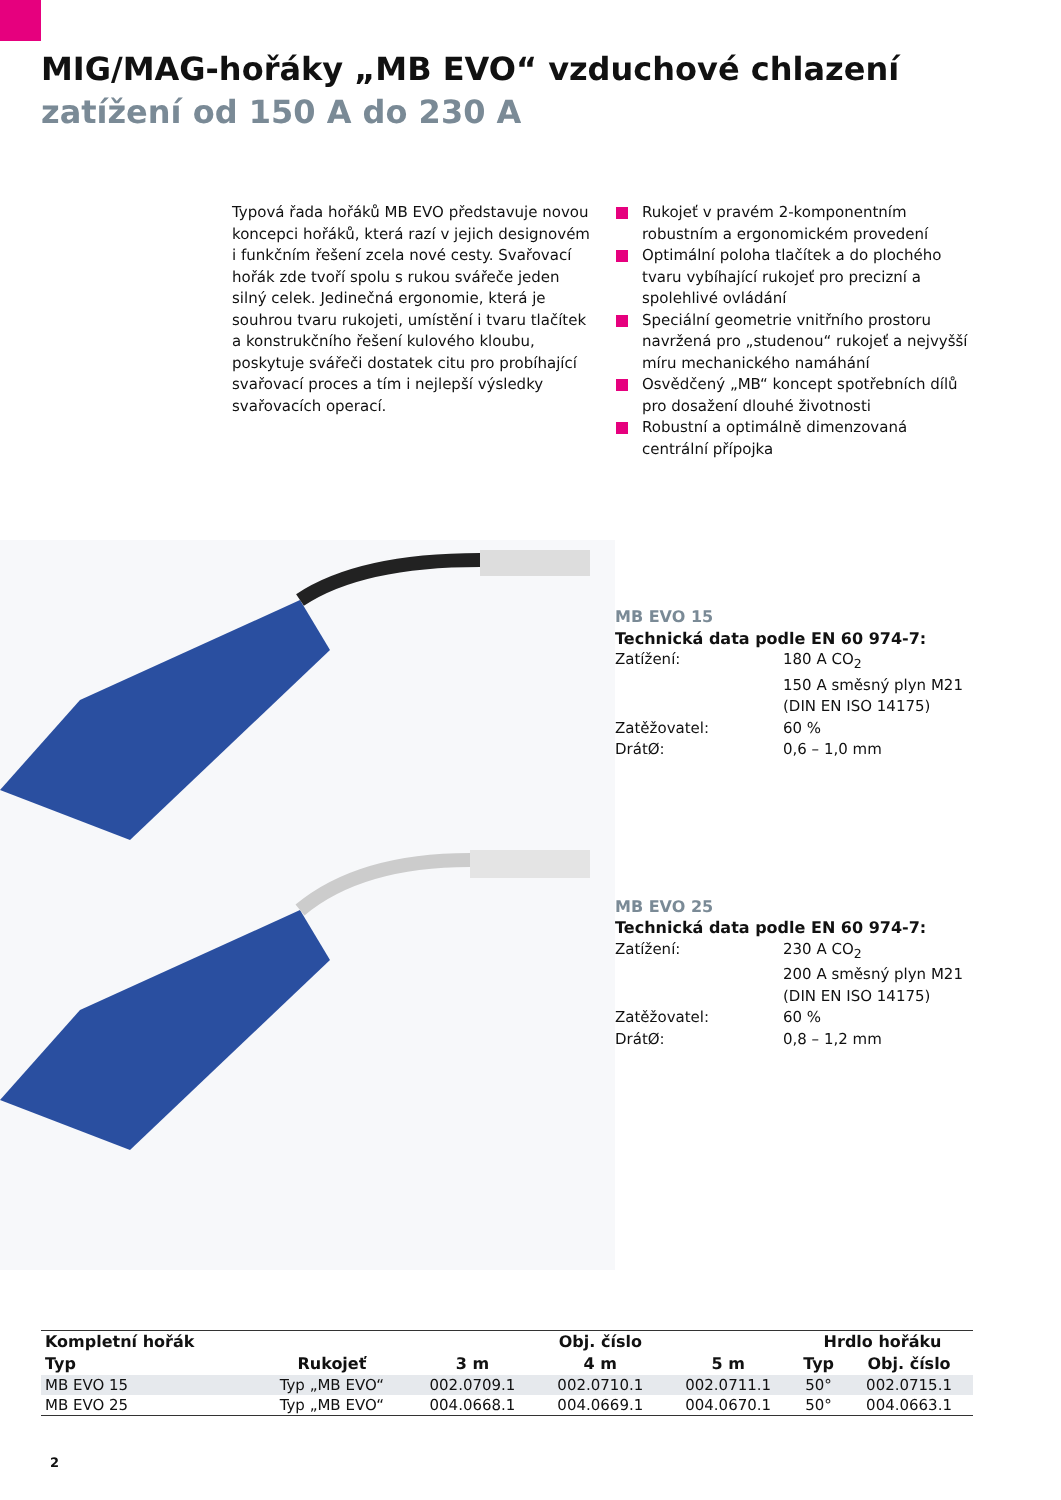MIG/MAG-hořáky „MB EVO“ vzduchové chlazení
zatížení od 150 A do 230 A
Typová řada hořáků MB EVO představuje novou koncepci hořáků, která razí v jejich designovém i funkčním řešení zcela nové cesty. Svařovací hořák zde tvoří spolu s rukou svářeče jeden silný celek. Jedinečná ergonomie, která je souhrou tvaru rukojeti, umístění i tvaru tlačítek a konstrukčního řešení kulového kloubu, poskytuje svářeči dostatek citu pro probíhající svařovací proces a tím i nejlepší výsledky svařovacích operací.
Rukojeť v pravém 2-komponentním robustním a ergonomickém provedení
Optimální poloha tlačítek a do plochého tvaru vybíhající rukojeť pro precizní a spolehlivé ovládání
Speciální geometrie vnitřního prostoru navržená pro „studenou“ rukojeť a nejvyšší míru mechanického namáhání
Osvědčený „MB“ koncept spotřebních dílů pro dosažení dlouhé životnosti
Robustní a optimálně dimenzovaná centrální přípojka
MB EVO 15
Technická data podle EN 60 974-7:
| Zatížení: | 180 A CO<sub>2</sub> 150 A směsný plyn M21 (DIN EN ISO 14175) |
| Zatěžovatel: | 60 % |
| DrátØ: | 0,6 – 1,0 mm |
MB EVO 25
Technická data podle EN 60 974-7:
| Zatížení: | 230 A CO<sub>2</sub> 200 A směsný plyn M21 (DIN EN ISO 14175) |
| Zatěžovatel: | 60 % |
| DrátØ: | 0,8 – 1,2 mm |
| Kompletní hořák | | Obj. číslo | | | Hrdlo hořáku | |
| --- | --- | --- | --- | --- | --- | --- |
| Typ | Rukojeť | 3 m | 4 m | 5 m | Typ | Obj. číslo |
| MB EVO 15 | Typ „MB EVO“ | 002.0709.1 | 002.0710.1 | 002.0711.1 | 50° | 002.0715.1 |
| MB EVO 25 | Typ „MB EVO“ | 004.0668.1 | 004.0669.1 | 004.0670.1 | 50° | 004.0663.1 |
2